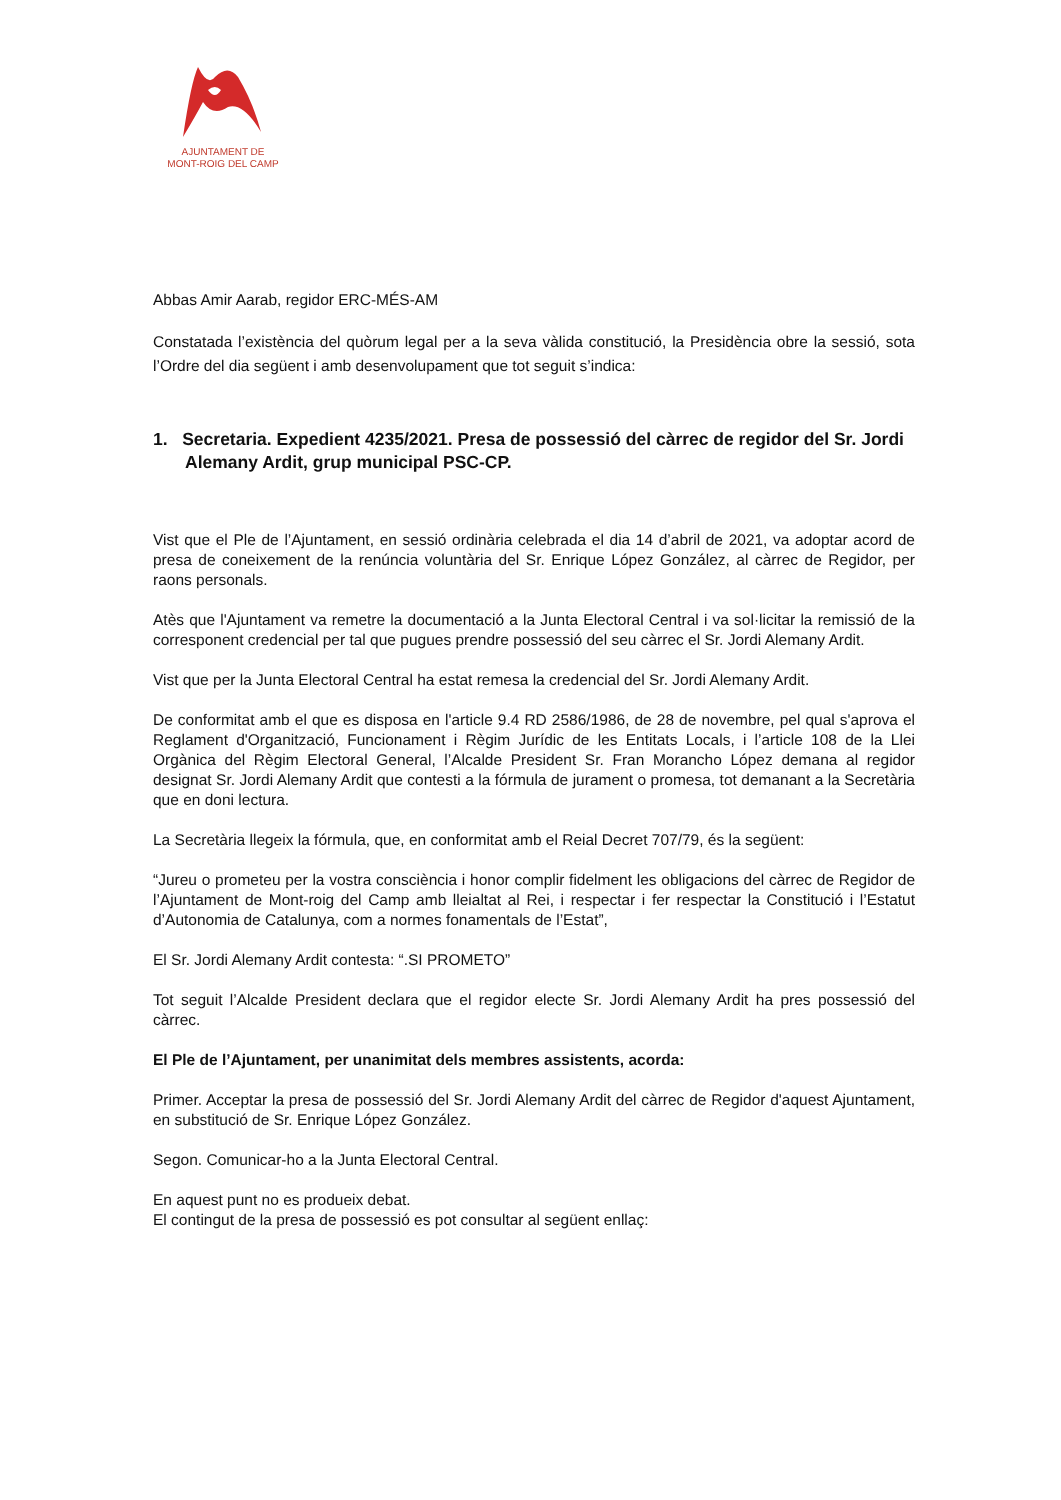AJUNTAMENT DE
MONT-ROIG DEL CAMP
Abbas Amir Aarab, regidor ERC-MÉS-AM
Constatada l’existència del quòrum legal per a la seva vàlida constitució, la Presidència obre la sessió, sota l’Ordre del dia següent i amb desenvolupament que tot seguit s’indica:
1. Secretaria. Expedient 4235/2021. Presa de possessió del càrrec de regidor del Sr. Jordi Alemany Ardit, grup municipal PSC-CP.
Vist que el Ple de l’Ajuntament, en sessió ordinària celebrada el dia 14 d’abril de 2021, va adoptar acord de presa de coneixement de la renúncia voluntària del Sr. Enrique López González, al càrrec de Regidor, per raons personals.
Atès que l'Ajuntament va remetre la documentació a la Junta Electoral Central i va sol·licitar la remissió de la corresponent credencial per tal que pugues prendre possessió del seu càrrec el Sr. Jordi Alemany Ardit.
Vist que per la Junta Electoral Central ha estat remesa la credencial del Sr. Jordi Alemany Ardit.
De conformitat amb el que es disposa en l'article 9.4 RD 2586/1986, de 28 de novembre, pel qual s'aprova el Reglament d'Organització, Funcionament i Règim Jurídic de les Entitats Locals, i l’article 108 de la Llei Orgànica del Règim Electoral General, l’Alcalde President Sr. Fran Morancho López demana al regidor designat Sr. Jordi Alemany Ardit que contesti a la fórmula de jurament o promesa, tot demanant a la Secretària que en doni lectura.
La Secretària llegeix la fórmula, que, en conformitat amb el Reial Decret 707/79, és la següent:
“Jureu o prometeu per la vostra consciència i honor complir fidelment les obligacions del càrrec de Regidor de l’Ajuntament de Mont-roig del Camp amb lleialtat al Rei, i respectar i fer respectar la Constitució i l’Estatut d’Autonomia de Catalunya, com a normes fonamentals de l’Estat”,
El Sr. Jordi Alemany Ardit contesta: “.SI PROMETO”
Tot seguit l’Alcalde President declara que el regidor electe Sr. Jordi Alemany Ardit ha pres possessió del càrrec.
El Ple de l’Ajuntament, per unanimitat dels membres assistents, acorda:
Primer. Acceptar la presa de possessió del Sr. Jordi Alemany Ardit del càrrec de Regidor d'aquest Ajuntament, en substitució de Sr. Enrique López González.
Segon. Comunicar-ho a la Junta Electoral Central.
En aquest punt no es produeix debat.
El contingut de la presa de possessió es pot consultar al següent enllaç: